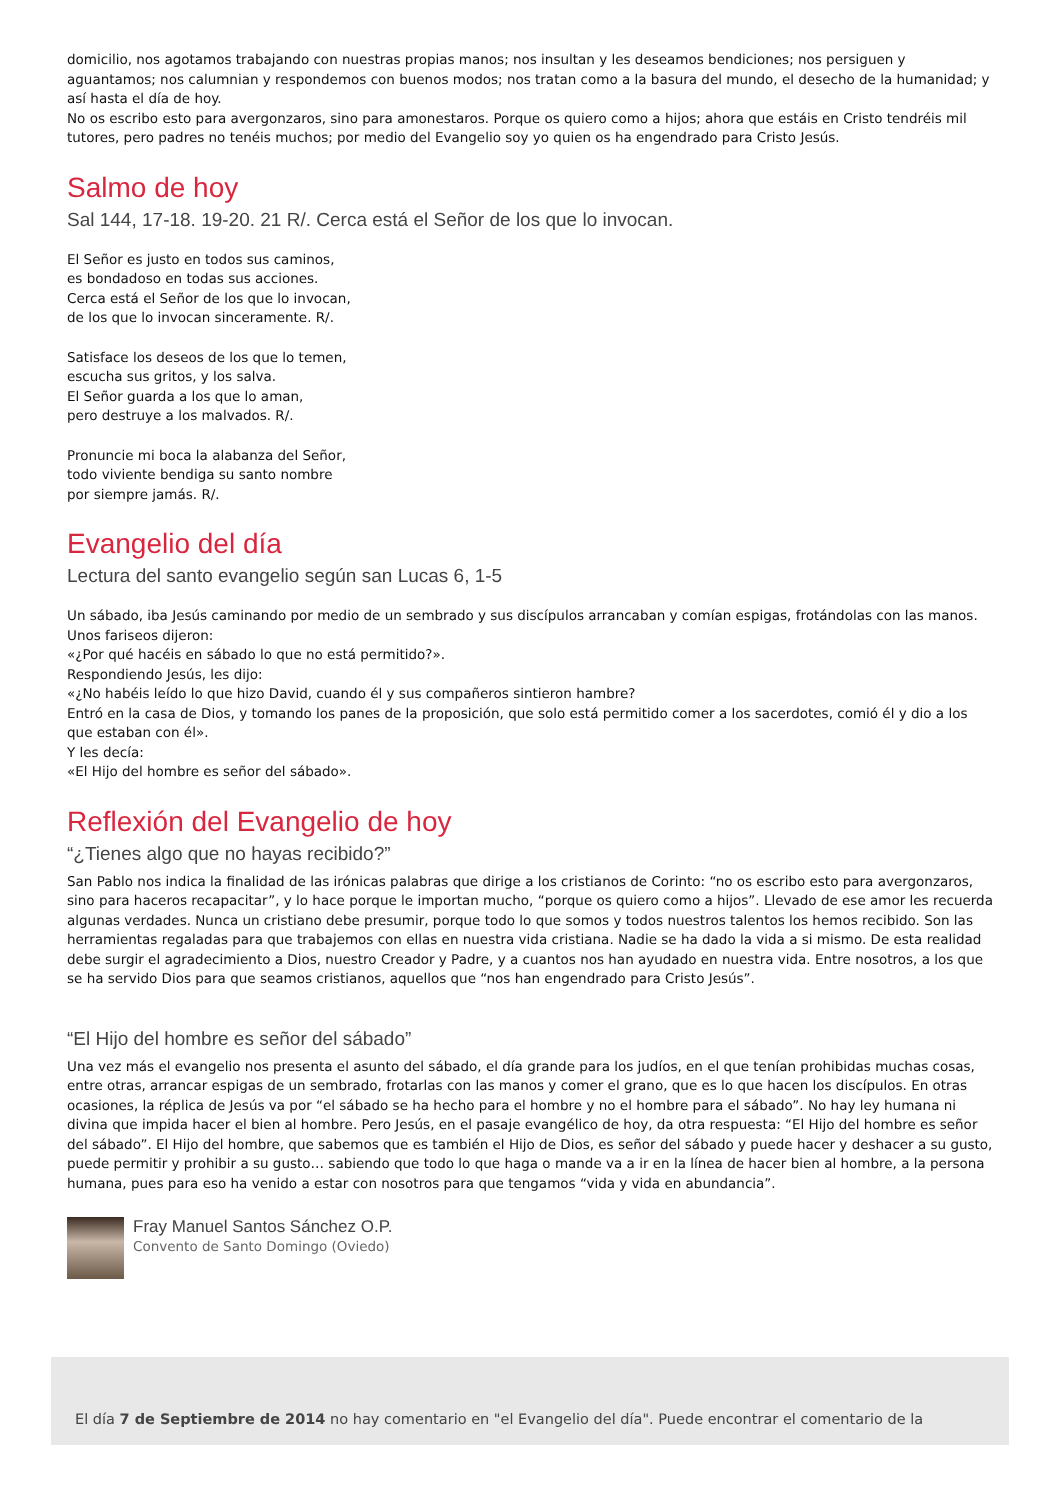domicilio, nos agotamos trabajando con nuestras propias manos; nos insultan y les deseamos bendiciones; nos persiguen y aguantamos; nos calumnian y respondemos con buenos modos; nos tratan como a la basura del mundo, el desecho de la humanidad; y así hasta el día de hoy.
No os escribo esto para avergonzaros, sino para amonestaros. Porque os quiero como a hijos; ahora que estáis en Cristo tendréis mil tutores, pero padres no tenéis muchos; por medio del Evangelio soy yo quien os ha engendrado para Cristo Jesús.
Salmo de hoy
Sal 144, 17-18. 19-20. 21 R/. Cerca está el Señor de los que lo invocan.
El Señor es justo en todos sus caminos,
es bondadoso en todas sus acciones.
Cerca está el Señor de los que lo invocan,
de los que lo invocan sinceramente. R/.
Satisface los deseos de los que lo temen,
escucha sus gritos, y los salva.
El Señor guarda a los que lo aman,
pero destruye a los malvados. R/.
Pronuncie mi boca la alabanza del Señor,
todo viviente bendiga su santo nombre
por siempre jamás. R/.
Evangelio del día
Lectura del santo evangelio según san Lucas 6, 1-5
Un sábado, iba Jesús caminando por medio de un sembrado y sus discípulos arrancaban y comían espigas, frotándolas con las manos.
Unos fariseos dijeron:
«¿Por qué hacéis en sábado lo que no está permitido?».
Respondiendo Jesús, les dijo:
«¿No habéis leído lo que hizo David, cuando él y sus compañeros sintieron hambre?
Entró en la casa de Dios, y tomando los panes de la proposición, que solo está permitido comer a los sacerdotes, comió él y dio a los que estaban con él».
Y les decía:
«El Hijo del hombre es señor del sábado».
Reflexión del Evangelio de hoy
“¿Tienes algo que no hayas recibido?”
San Pablo nos indica la finalidad de las irónicas palabras que dirige a los cristianos de Corinto: “no os escribo esto para avergonzaros, sino para haceros recapacitar”, y lo hace porque le importan mucho, “porque os quiero como a hijos”. Llevado de ese amor les recuerda algunas verdades. Nunca un cristiano debe presumir, porque todo lo que somos y todos nuestros talentos los hemos recibido. Son las herramientas regaladas para que trabajemos con ellas en nuestra vida cristiana. Nadie se ha dado la vida a si mismo. De esta realidad debe surgir el agradecimiento a Dios, nuestro Creador y Padre, y a cuantos nos han ayudado en nuestra vida. Entre nosotros, a los que se ha servido Dios para que seamos cristianos, aquellos que “nos han engendrado para Cristo Jesús”.
“El Hijo del hombre es señor del sábado”
Una vez más el evangelio nos presenta el asunto del sábado, el día grande para los judíos, en el que tenían prohibidas muchas cosas, entre otras, arrancar espigas de un sembrado, frotarlas con las manos y comer el grano, que es lo que hacen los discípulos. En otras ocasiones, la réplica de Jesús va por “el sábado se ha hecho para el hombre y no el hombre para el sábado”. No hay ley humana ni divina que impida hacer el bien al hombre. Pero Jesús, en el pasaje evangélico de hoy, da otra respuesta: “El Hijo del hombre es señor del sábado”. El Hijo del hombre, que sabemos que es también el Hijo de Dios, es señor del sábado y puede hacer y deshacer a su gusto, puede permitir y prohibir a su gusto… sabiendo que todo lo que haga o mande va a ir en la línea de hacer bien al hombre, a la persona humana, pues para eso ha venido a estar con nosotros para que tengamos “vida y vida en abundancia”.
Fray Manuel Santos Sánchez O.P.
Convento de Santo Domingo (Oviedo)
El día 7 de Septiembre de 2014 no hay comentario en "el Evangelio del día". Puede encontrar el comentario de la